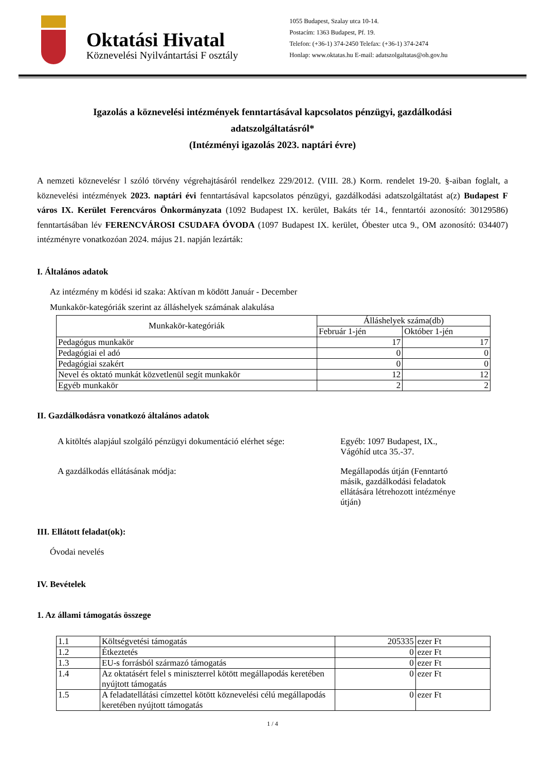Oktatási Hivatal
Köznevelési Nyilvántartási F osztály
1055 Budapest, Szalay utca 10-14.
Postacím: 1363 Budapest, Pf. 19.
Telefon: (+36-1) 374-2450 Telefax: (+36-1) 374-2474
Honlap: www.oktatas.hu E-mail: adatszolgaltatas@oh.gov.hu
Igazolás a köznevelési intézmények fenntartásával kapcsolatos pénzügyi, gazdálkodási
adatszolgáltatásról*
(Intézményi igazolás 2023. naptári évre)
A nemzeti köznevelésr l szóló törvény végrehajtásáról rendelkez 229/2012. (VIII. 28.) Korm. rendelet 19-20. §-aiban foglalt, a köznevelési intézmények 2023. naptári évi fenntartásával kapcsolatos pénzügyi, gazdálkodási adatszolgáltatást a(z) Budapest F város IX. Kerület Ferencváros Önkormányzata (1092 Budapest IX. kerület, Bakáts tér 14., fenntartói azonosító: 30129586) fenntartásában lév FERENCVÁROSI CSUDAFA ÓVODA (1097 Budapest IX. kerület, Óbester utca 9., OM azonosító: 034407) intézményre vonatkozóan 2024. május 21. napján lezárták:
I. Általános adatok
Az intézmény m ködési id szaka: Aktívan m ködött Január - December
Munkakör-kategóriák szerint az álláshelyek számának alakulása
| Munkakör-kategóriák | Álláshelyek száma(db) | |
| --- | --- | --- |
| | Február 1-jén | Október 1-jén |
| Pedagógus munkakör | 17 | 17 |
| Pedagógiai el adó | 0 | 0 |
| Pedagógiai szakért | 0 | 0 |
| Nevel és oktató munkát közvetlenül segít munkakör | 12 | 12 |
| Egyéb munkakör | 2 | 2 |
II. Gazdálkodásra vonatkozó általános adatok
A kitöltés alapjául szolgáló pénzügyi dokumentáció elérhet sége:
Egyéb: 1097 Budapest, IX.,
Vágóhíd utca 35.-37.
A gazdálkodás ellátásának módja: Megállapodás útján (Fenntartó
másik, gazdálkodási feladatok
ellátására létrehozott intézménye
útján)
III. Ellátott feladat(ok):
Óvodai nevelés
IV. Bevételek
1. Az állami támogatás összege
| 1.1 | Költségvetési támogatás | 205335 | ezer Ft |
| 1.2 | Étkeztetés | 0 | ezer Ft |
| 1.3 | EU-s forrásból származó támogatás | 0 | ezer Ft |
| 1.4 | Az oktatásért felel s miniszterrel kötött megállapodás keretében nyújtott támogatás | 0 | ezer Ft |
| 1.5 | A feladatellátási címzettel kötött köznevelési célú megállapodás keretében nyújtott támogatás | 0 | ezer Ft |
1 / 4